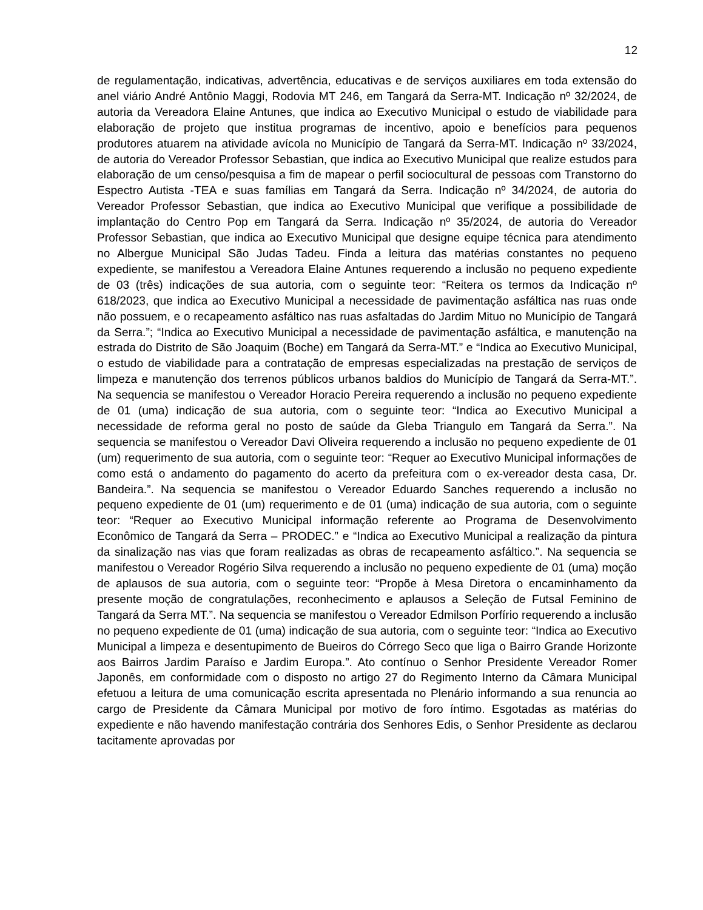12
de regulamentação, indicativas, advertência, educativas e de serviços auxiliares em toda extensão do anel viário André Antônio Maggi, Rodovia MT 246, em Tangará da Serra-MT. Indicação nº 32/2024, de autoria da Vereadora Elaine Antunes, que indica ao Executivo Municipal o estudo de viabilidade para elaboração de projeto que institua programas de incentivo, apoio e benefícios para pequenos produtores atuarem na atividade avícola no Município de Tangará da Serra-MT. Indicação nº 33/2024, de autoria do Vereador Professor Sebastian, que indica ao Executivo Municipal que realize estudos para elaboração de um censo/pesquisa a fim de mapear o perfil sociocultural de pessoas com Transtorno do Espectro Autista -TEA e suas famílias em Tangará da Serra. Indicação nº 34/2024, de autoria do Vereador Professor Sebastian, que indica ao Executivo Municipal que verifique a possibilidade de implantação do Centro Pop em Tangará da Serra. Indicação nº 35/2024, de autoria do Vereador Professor Sebastian, que indica ao Executivo Municipal que designe equipe técnica para atendimento no Albergue Municipal São Judas Tadeu. Finda a leitura das matérias constantes no pequeno expediente, se manifestou a Vereadora Elaine Antunes requerendo a inclusão no pequeno expediente de 03 (três) indicações de sua autoria, com o seguinte teor: “Reitera os termos da Indicação nº 618/2023, que indica ao Executivo Municipal a necessidade de pavimentação asfáltica nas ruas onde não possuem, e o recapeamento asfáltico nas ruas asfaltadas do Jardim Mituo no Município de Tangará da Serra.”; “Indica ao Executivo Municipal a necessidade de pavimentação asfáltica, e manutenção na estrada do Distrito de São Joaquim (Boche) em Tangará da Serra-MT.” e “Indica ao Executivo Municipal, o estudo de viabilidade para a contratação de empresas especializadas na prestação de serviços de limpeza e manutenção dos terrenos públicos urbanos baldios do Município de Tangará da Serra-MT.”. Na sequencia se manifestou o Vereador Horacio Pereira requerendo a inclusão no pequeno expediente de 01 (uma) indicação de sua autoria, com o seguinte teor: “Indica ao Executivo Municipal a necessidade de reforma geral no posto de saúde da Gleba Triangulo em Tangará da Serra.”. Na sequencia se manifestou o Vereador Davi Oliveira requerendo a inclusão no pequeno expediente de 01 (um) requerimento de sua autoria, com o seguinte teor: “Requer ao Executivo Municipal informações de como está o andamento do pagamento do acerto da prefeitura com o ex-vereador desta casa, Dr. Bandeira.”. Na sequencia se manifestou o Vereador Eduardo Sanches requerendo a inclusão no pequeno expediente de 01 (um) requerimento e de 01 (uma) indicação de sua autoria, com o seguinte teor: “Requer ao Executivo Municipal informação referente ao Programa de Desenvolvimento Econômico de Tangará da Serra – PRODEC.” e “Indica ao Executivo Municipal a realização da pintura da sinalização nas vias que foram realizadas as obras de recapeamento asfáltico.”. Na sequencia se manifestou o Vereador Rogério Silva requerendo a inclusão no pequeno expediente de 01 (uma) moção de aplausos de sua autoria, com o seguinte teor: “Propõe à Mesa Diretora o encaminhamento da presente moção de congratulações, reconhecimento e aplausos a Seleção de Futsal Feminino de Tangará da Serra MT.”. Na sequencia se manifestou o Vereador Edmilson Porfírio requerendo a inclusão no pequeno expediente de 01 (uma) indicação de sua autoria, com o seguinte teor: “Indica ao Executivo Municipal a limpeza e desentupimento de Bueiros do Córrego Seco que liga o Bairro Grande Horizonte aos Bairros Jardim Paraíso e Jardim Europa.”. Ato contínuo o Senhor Presidente Vereador Romer Japonês, em conformidade com o disposto no artigo 27 do Regimento Interno da Câmara Municipal efetuou a leitura de uma comunicação escrita apresentada no Plenário informando a sua renuncia ao cargo de Presidente da Câmara Municipal por motivo de foro íntimo. Esgotadas as matérias do expediente e não havendo manifestação contrária dos Senhores Edis, o Senhor Presidente as declarou tacitamente aprovadas por